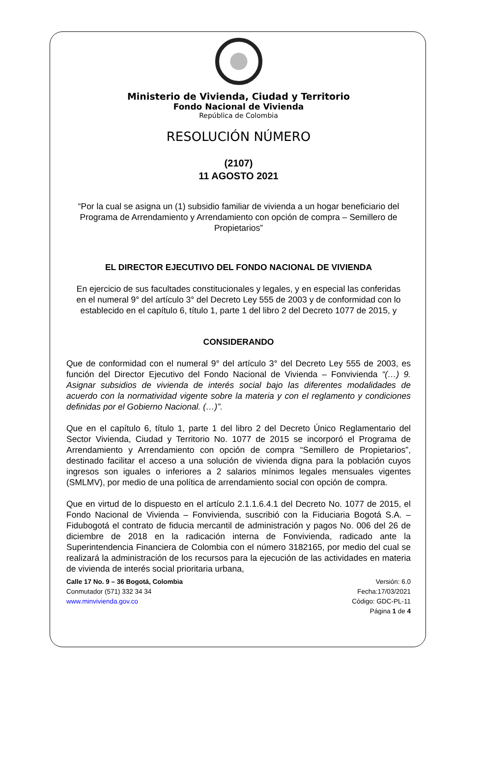Ministerio de Vivienda, Ciudad y Territorio
Fondo Nacional de Vivienda
República de Colombia
RESOLUCIÓN NÚMERO
(2107)
11 AGOSTO 2021
“Por la cual se asigna un (1) subsidio familiar de vivienda a un hogar beneficiario del Programa de Arrendamiento y Arrendamiento con opción de compra – Semillero de Propietarios”
EL DIRECTOR EJECUTIVO DEL FONDO NACIONAL DE VIVIENDA
En ejercicio de sus facultades constitucionales y legales, y en especial las conferidas en el numeral 9° del artículo 3° del Decreto Ley 555 de 2003 y de conformidad con lo establecido en el capítulo 6, título 1, parte 1 del libro 2 del Decreto 1077 de 2015, y
CONSIDERANDO
Que de conformidad con el numeral 9° del artículo 3° del Decreto Ley 555 de 2003, es función del Director Ejecutivo del Fondo Nacional de Vivienda – Fonvivienda “(…) 9. Asignar subsidios de vivienda de interés social bajo las diferentes modalidades de acuerdo con la normatividad vigente sobre la materia y con el reglamento y condiciones definidas por el Gobierno Nacional. (…)”.
Que en el capítulo 6, título 1, parte 1 del libro 2 del Decreto Único Reglamentario del Sector Vivienda, Ciudad y Territorio No. 1077 de 2015 se incorporó el Programa de Arrendamiento y Arrendamiento con opción de compra “Semillero de Propietarios”, destinado facilitar el acceso a una solución de vivienda digna para la población cuyos ingresos son iguales o inferiores a 2 salarios mínimos legales mensuales vigentes (SMLMV), por medio de una política de arrendamiento social con opción de compra.
Que en virtud de lo dispuesto en el artículo 2.1.1.6.4.1 del Decreto No. 1077 de 2015, el Fondo Nacional de Vivienda – Fonvivienda, suscribió con la Fiduciaria Bogotá S.A. – Fidubogotá el contrato de fiducia mercantil de administración y pagos No. 006 del 26 de diciembre de 2018 en la radicación interna de Fonvivienda, radicado ante la Superintendencia Financiera de Colombia con el número 3182165, por medio del cual se realizará la administración de los recursos para la ejecución de las actividades en materia de vivienda de interés social prioritaria urbana,
Calle 17 No. 9 – 36 Bogotá, Colombia
Conmutador (571) 332 34 34
www.minvivienda.gov.co
Versión: 6.0
Fecha:17/03/2021
Código: GDC-PL-11
Página 1 de 4